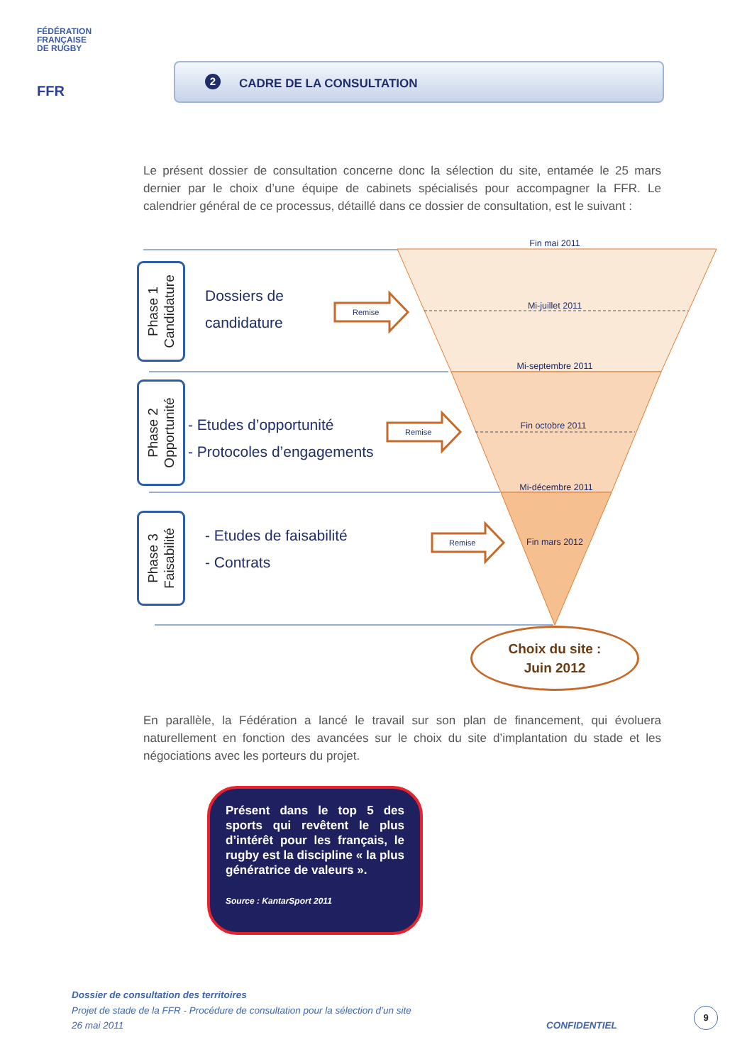FÉDÉRATION
FRANÇAISE
DE RUGBY
FFR
2 CADRE DE LA CONSULTATION
Le présent dossier de consultation concerne donc la sélection du site, entamée le 25 mars dernier par le choix d’une équipe de cabinets spécialisés pour accompagner la FFR. Le calendrier général de ce processus, détaillé dans ce dossier de consultation, est le suivant :
Fin mai 2011
Mi-juillet 2011
Mi-septembre 2011
Fin octobre 2011
Mi-décembre 2011
Fin mars 2012
Remise
Remise
Remise
Phase 1
Candidature
Phase 2
Opportunité
Phase 3
Faisabilité
Dossiers de
candidature
- Etudes d’opportunité
- Protocoles d’engagements
- Etudes de faisabilité
- Contrats
Choix du site :
Juin 2012
En parallèle, la Fédération a lancé le travail sur son plan de financement, qui évoluera naturellement en fonction des avancées sur le choix du site d’implantation du stade et les négociations avec les porteurs du projet.
Présent dans le top 5 des sports qui revêtent le plus d’intérêt pour les français, le rugby est la discipline « la plus génératrice de valeurs ».
Source : KantarSport 2011
Dossier de consultation des territoires
Projet de stade de la FFR - Procédure de consultation pour la sélection d’un site
26 mai 2011 CONFIDENTIEL
9